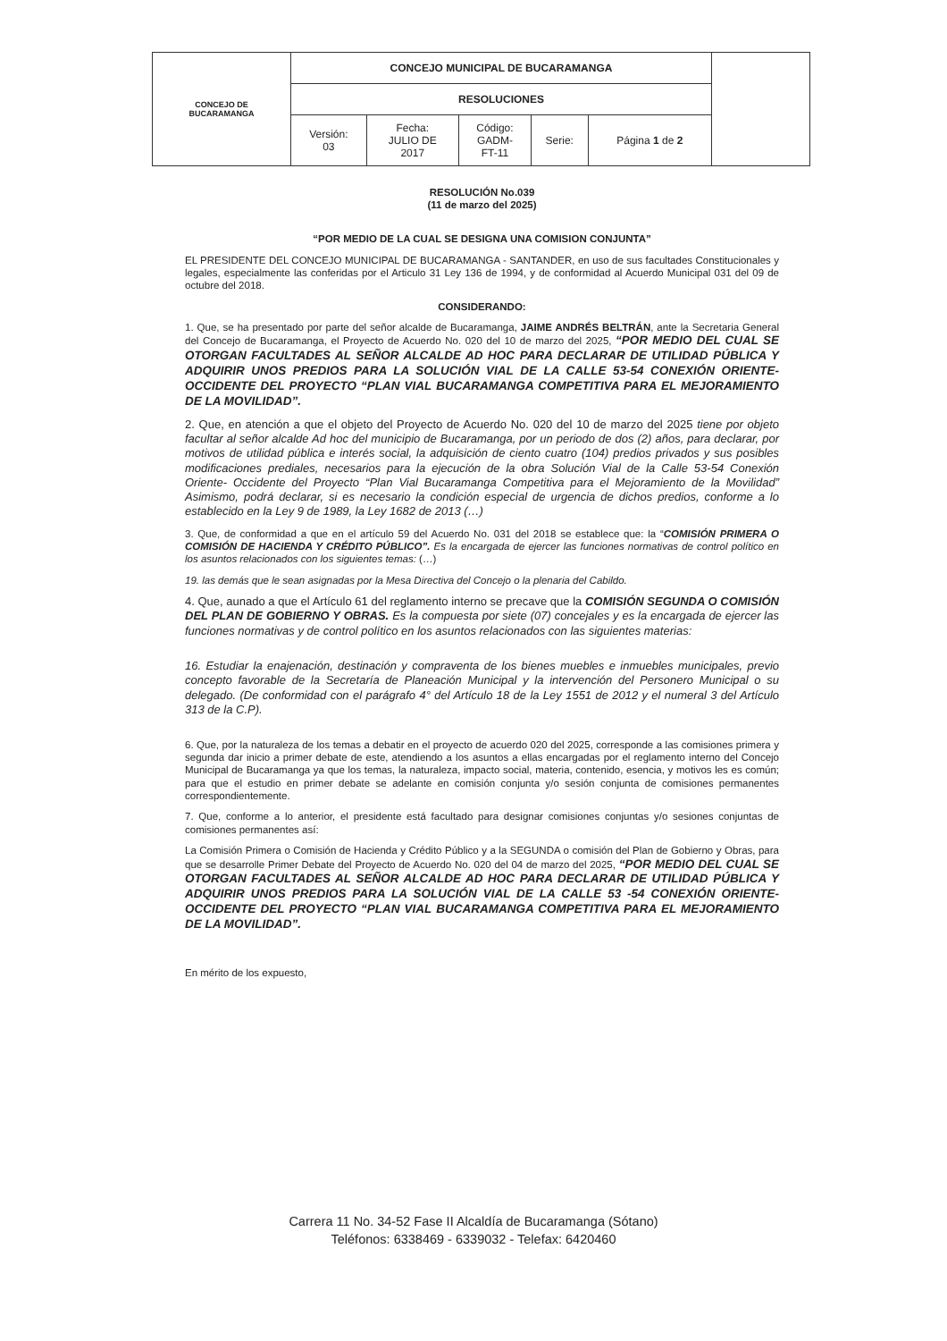| CONCEJO DE BUCARAMANGA | CONCEJO MUNICIPAL DE BUCARAMANGA | | | | | |
| | RESOLUCIONES | | | | | |
| | Versión: 03 | Fecha: JULIO DE 2017 | Código: GADM- FT-11 | Serie: | Página 1 de 2 | |
RESOLUCIÓN No.039
(11 de marzo del 2025)
“POR MEDIO DE LA CUAL SE DESIGNA UNA COMISION CONJUNTA”
EL PRESIDENTE DEL CONCEJO MUNICIPAL DE BUCARAMANGA - SANTANDER, en uso de sus facultades Constitucionales y legales, especialmente las conferidas por el Articulo 31 Ley 136 de 1994, y de conformidad al Acuerdo Municipal 031 del 09 de octubre del 2018.
CONSIDERANDO:
1. Que, se ha presentado por parte del señor alcalde de Bucaramanga, JAIME ANDRÉS BELTRÁN, ante la Secretaria General del Concejo de Bucaramanga, el Proyecto de Acuerdo No. 020 del 10 de marzo del 2025, “POR MEDIO DEL CUAL SE OTORGAN FACULTADES AL SEÑOR ALCALDE AD HOC PARA DECLARAR DE UTILIDAD PÚBLICA Y ADQUIRIR UNOS PREDIOS PARA LA SOLUCIÓN VIAL DE LA CALLE 53-54 CONEXIÓN ORIENTE- OCCIDENTE DEL PROYECTO “PLAN VIAL BUCARAMANGA COMPETITIVA PARA EL MEJORAMIENTO DE LA MOVILIDAD”.
2. Que, en atención a que el objeto del Proyecto de Acuerdo No. 020 del 10 de marzo del 2025 tiene por objeto facultar al señor alcalde Ad hoc del municipio de Bucaramanga, por un periodo de dos (2) años, para declarar, por motivos de utilidad pública e interés social, la adquisición de ciento cuatro (104) predios privados y sus posibles modificaciones prediales, necesarios para la ejecución de la obra Solución Vial de la Calle 53-54 Conexión Oriente- Occidente del Proyecto “Plan Vial Bucaramanga Competitiva para el Mejoramiento de la Movilidad” Asimismo, podrá declarar, si es necesario la condición especial de urgencia de dichos predios, conforme a lo establecido en la Ley 9 de 1989, la Ley 1682 de 2013 (…)
3. Que, de conformidad a que en el artículo 59 del Acuerdo No. 031 del 2018 se establece que: la “COMISIÓN PRIMERA O COMISIÓN DE HACIENDA Y CRÉDITO PÚBLICO”. Es la encargada de ejercer las funciones normativas de control político en los asuntos relacionados con los siguientes temas: (…)
19. las demás que le sean asignadas por la Mesa Directiva del Concejo o la plenaria del Cabildo.
4. Que, aunado a que el Artículo 61 del reglamento interno se precave que la COMISIÓN SEGUNDA O COMISIÓN DEL PLAN DE GOBIERNO Y OBRAS. Es la compuesta por siete (07) concejales y es la encargada de ejercer las funciones normativas y de control político en los asuntos relacionados con las siguientes materias:
16. Estudiar la enajenación, destinación y compraventa de los bienes muebles e inmuebles municipales, previo concepto favorable de la Secretaría de Planeación Municipal y la intervención del Personero Municipal o su delegado. (De conformidad con el parágrafo 4° del Artículo 18 de la Ley 1551 de 2012 y el numeral 3 del Artículo 313 de la C.P).
6. Que, por la naturaleza de los temas a debatir en el proyecto de acuerdo 020 del 2025, corresponde a las comisiones primera y segunda dar inicio a primer debate de este, atendiendo a los asuntos a ellas encargadas por el reglamento interno del Concejo Municipal de Bucaramanga ya que los temas, la naturaleza, impacto social, materia, contenido, esencia, y motivos les es común; para que el estudio en primer debate se adelante en comisión conjunta y/o sesión conjunta de comisiones permanentes correspondientemente.
7. Que, conforme a lo anterior, el presidente está facultado para designar comisiones conjuntas y/o sesiones conjuntas de comisiones permanentes así:
La Comisión Primera o Comisión de Hacienda y Crédito Público y a la SEGUNDA o comisión del Plan de Gobierno y Obras, para que se desarrolle Primer Debate del Proyecto de Acuerdo No. 020 del 04 de marzo del 2025, “POR MEDIO DEL CUAL SE OTORGAN FACULTADES AL SEÑOR ALCALDE AD HOC PARA DECLARAR DE UTILIDAD PÚBLICA Y ADQUIRIR UNOS PREDIOS PARA LA SOLUCIÓN VIAL DE LA CALLE 53 -54 CONEXIÓN ORIENTE- OCCIDENTE DEL PROYECTO “PLAN VIAL BUCARAMANGA COMPETITIVA PARA EL MEJORAMIENTO DE LA MOVILIDAD”.
En mérito de los expuesto,
Carrera 11 No. 34-52 Fase II Alcaldía de Bucaramanga (Sótano)
Teléfonos: 6338469 - 6339032 - Telefax: 6420460